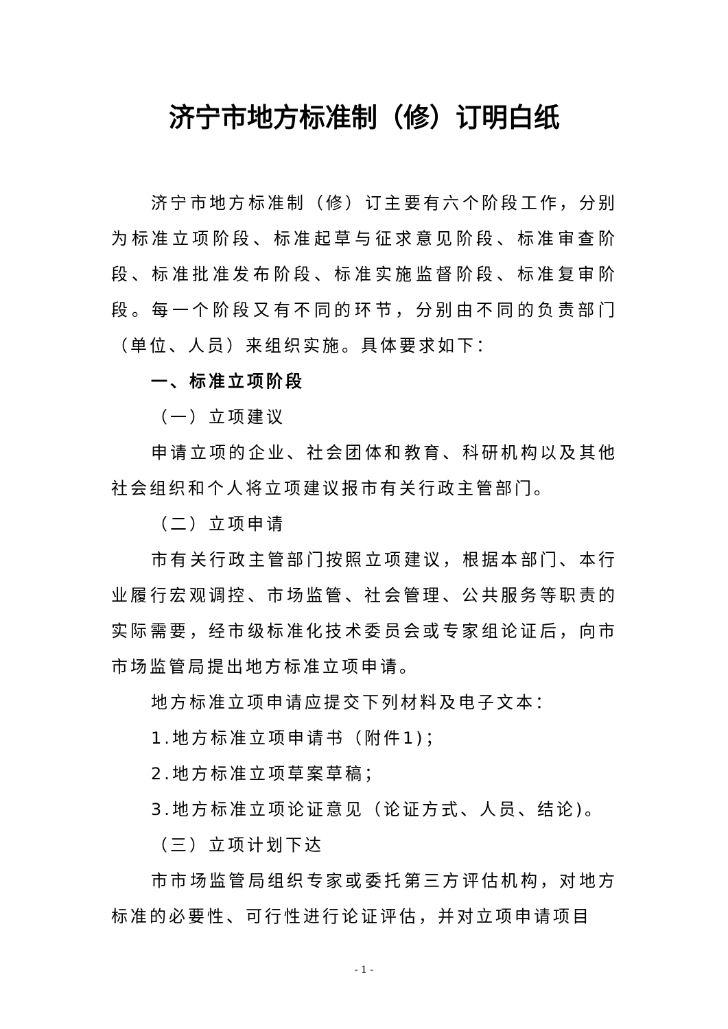济宁市地方标准制（修）订明白纸
济宁市地方标准制（修）订主要有六个阶段工作，分别为标准立项阶段、标准起草与征求意见阶段、标准审查阶段、标准批准发布阶段、标准实施监督阶段、标准复审阶段。每一个阶段又有不同的环节，分别由不同的负责部门（单位、人员）来组织实施。具体要求如下：
一、标准立项阶段
（一）立项建议
申请立项的企业、社会团体和教育、科研机构以及其他社会组织和个人将立项建议报市有关行政主管部门。
（二）立项申请
市有关行政主管部门按照立项建议，根据本部门、本行业履行宏观调控、市场监管、社会管理、公共服务等职责的实际需要，经市级标准化技术委员会或专家组论证后，向市市场监管局提出地方标准立项申请。
地方标准立项申请应提交下列材料及电子文本：
1.地方标准立项申请书（附件1)；
2.地方标准立项草案草稿；
3.地方标准立项论证意见（论证方式、人员、结论)。
（三）立项计划下达
市市场监管局组织专家或委托第三方评估机构，对地方标准的必要性、可行性进行论证评估，并对立项申请项目
- 1 -